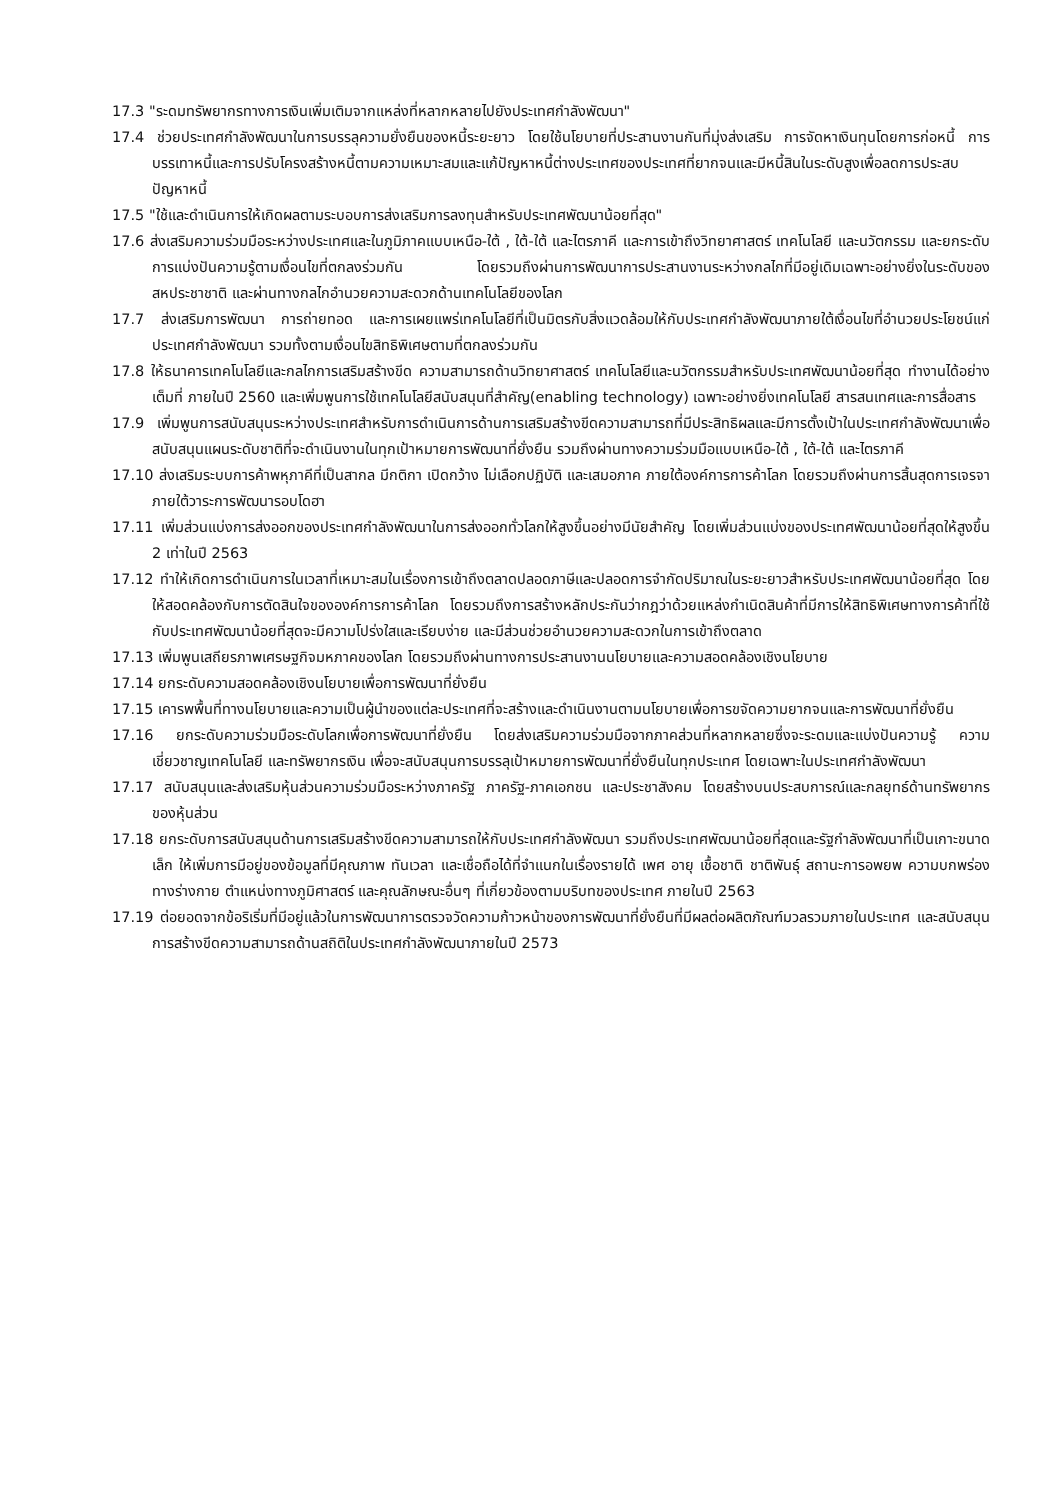17.3 "ระดมทรัพยากรทางการเงินเพิ่มเติมจากแหล่งที่หลากหลายไปยังประเทศกำลังพัฒนา"
17.4 ช่วยประเทศกำลังพัฒนาในการบรรลุความยั่งยืนของหนี้ระยะยาว โดยใช้นโยบายที่ประสานงานกันที่มุ่งส่งเสริม การจัดหาเงินทุนโดยการก่อหนี้ การบรรเทาหนี้และการปรับโครงสร้างหนี้ตามความเหมาะสมและแก้ปัญหาหนี้ต่างประเทศของประเทศที่ยากจนและมีหนี้สินในระดับสูงเพื่อลดการประสบปัญหาหนี้
17.5 "ใช้และดำเนินการให้เกิดผลตามระบอบการส่งเสริมการลงทุนสำหรับประเทศพัฒนาน้อยที่สุด"
17.6 ส่งเสริมความร่วมมือระหว่างประเทศและในภูมิภาคแบบเหนือ-ใต้ , ใต้-ใต้ และไตรภาคี และการเข้าถึงวิทยาศาสตร์ เทคโนโลยี และนวัตกรรม และยกระดับการแบ่งปันความรู้ตามเงื่อนไขที่ตกลงร่วมกัน โดยรวมถึงผ่านการพัฒนาการประสานงานระหว่างกลไกที่มีอยู่เดิมเฉพาะอย่างยิ่งในระดับของสหประชาชาติ และผ่านทางกลไกอำนวยความสะดวกด้านเทคโนโลยีของโลก
17.7 ส่งเสริมการพัฒนา การถ่ายทอด และการเผยแพร่เทคโนโลยีที่เป็นมิตรกับสิ่งแวดล้อมให้กับประเทศกำลังพัฒนาภายใต้เงื่อนไขที่อำนวยประโยชน์แก่ประเทศกำลังพัฒนา รวมทั้งตามเงื่อนไขสิทธิพิเศษตามที่ตกลงร่วมกัน
17.8 ให้ธนาคารเทคโนโลยีและกลไกการเสริมสร้างขีด ความสามารถด้านวิทยาศาสตร์ เทคโนโลยีและนวัตกรรมสำหรับประเทศพัฒนาน้อยที่สุด ทำงานได้อย่างเต็มที่ ภายในปี 2560 และเพิ่มพูนการใช้เทคโนโลยีสนับสนุนที่สำคัญ(enabling technology) เฉพาะอย่างยิ่งเทคโนโลยี สารสนเทศและการสื่อสาร
17.9 เพิ่มพูนการสนับสนุนระหว่างประเทศสำหรับการดำเนินการด้านการเสริมสร้างขีดความสามารถที่มีประสิทธิผลและมีการตั้งเป้าในประเทศกำลังพัฒนาเพื่อสนับสนุนแผนระดับชาติที่จะดำเนินงานในทุกเป้าหมายการพัฒนาที่ยั่งยืน รวมถึงผ่านทางความร่วมมือแบบเหนือ-ใต้ , ใต้-ใต้ และไตรภาคี
17.10 ส่งเสริมระบบการค้าพหุภาคีที่เป็นสากล มีกติกา เปิดกว้าง ไม่เลือกปฏิบัติ และเสมอภาค ภายใต้องค์การการค้าโลก โดยรวมถึงผ่านการสิ้นสุดการเจรจาภายใต้วาระการพัฒนารอบโดฮา
17.11 เพิ่มส่วนแบ่งการส่งออกของประเทศกำลังพัฒนาในการส่งออกทั่วโลกให้สูงขึ้นอย่างมีนัยสำคัญ โดยเพิ่มส่วนแบ่งของประเทศพัฒนาน้อยที่สุดให้สูงขึ้น 2 เท่าในปี 2563
17.12 ทำให้เกิดการดำเนินการในเวลาที่เหมาะสมในเรื่องการเข้าถึงตลาดปลอดภาษีและปลอดการจำกัดปริมาณในระยะยาวสำหรับประเทศพัฒนาน้อยที่สุด โดยให้สอดคล้องกับการตัดสินใจขององค์การการค้าโลก โดยรวมถึงการสร้างหลักประกันว่ากฎว่าด้วยแหล่งกำเนิดสินค้าที่มีการให้สิทธิพิเศษทางการค้าที่ใช้กับประเทศพัฒนาน้อยที่สุดจะมีความโปร่งใสและเรียบง่าย และมีส่วนช่วยอำนวยความสะดวกในการเข้าถึงตลาด
17.13 เพิ่มพูนเสถียรภาพเศรษฐกิจมหภาคของโลก โดยรวมถึงผ่านทางการประสานงานนโยบายและความสอดคล้องเชิงนโยบาย
17.14 ยกระดับความสอดคล้องเชิงนโยบายเพื่อการพัฒนาที่ยั่งยืน
17.15 เคารพพื้นที่ทางนโยบายและความเป็นผู้นำของแต่ละประเทศที่จะสร้างและดำเนินงานตามนโยบายเพื่อการขจัดความยากจนและการพัฒนาที่ยั่งยืน
17.16 ยกระดับความร่วมมือระดับโลกเพื่อการพัฒนาที่ยั่งยืน โดยส่งเสริมความร่วมมือจากภาคส่วนที่หลากหลายซึ่งจะระดมและแบ่งปันความรู้ ความเชี่ยวชาญเทคโนโลยี และทรัพยากรเงิน เพื่อจะสนับสนุนการบรรลุเป้าหมายการพัฒนาที่ยั่งยืนในทุกประเทศ โดยเฉพาะในประเทศกำลังพัฒนา
17.17 สนับสนุนและส่งเสริมหุ้นส่วนความร่วมมือระหว่างภาครัฐ ภาครัฐ-ภาคเอกชน และประชาสังคม โดยสร้างบนประสบการณ์และกลยุทธ์ด้านทรัพยากรของหุ้นส่วน
17.18 ยกระดับการสนับสนุนด้านการเสริมสร้างขีดความสามารถให้กับประเทศกำลังพัฒนา รวมถึงประเทศพัฒนาน้อยที่สุดและรัฐกำลังพัฒนาที่เป็นเกาะขนาดเล็ก ให้เพิ่มการมีอยู่ของข้อมูลที่มีคุณภาพ ทันเวลา และเชื่อถือได้ที่จำแนกในเรื่องรายได้ เพศ อายุ เชื้อชาติ ชาติพันธุ์ สถานะการอพยพ ความบกพร่องทางร่างกาย ตำแหน่งทางภูมิศาสตร์ และคุณลักษณะอื่นๆ ที่เกี่ยวข้องตามบริบทของประเทศ ภายในปี 2563
17.19 ต่อยอดจากข้อริเริ่มที่มีอยู่แล้วในการพัฒนาการตรวจวัดความก้าวหน้าของการพัฒนาที่ยั่งยืนที่มีผลต่อผลิตภัณฑ์มวลรวมภายในประเทศ และสนับสนุนการสร้างขีดความสามารถด้านสถิติในประเทศกำลังพัฒนาภายในปี 2573